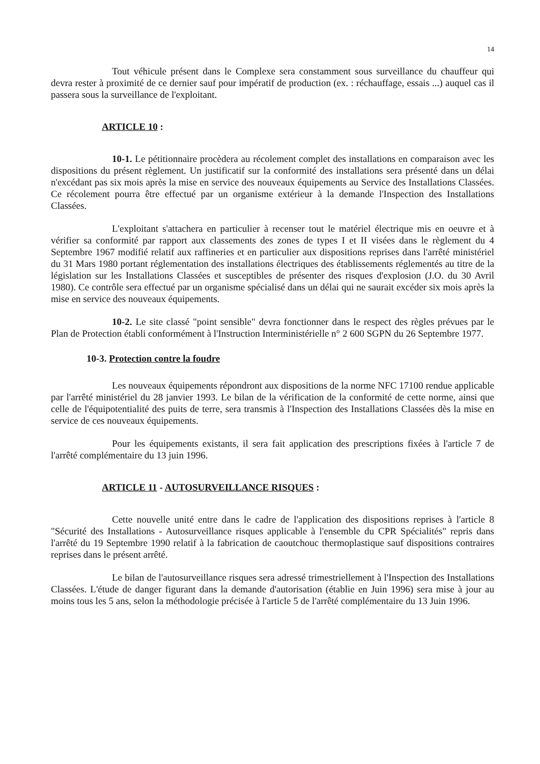14
Tout véhicule présent dans le Complexe sera constamment sous surveillance du chauffeur qui devra rester à proximité de ce dernier sauf pour impératif de production (ex. : réchauffage, essais ...) auquel cas il passera sous la surveillance de l'exploitant.
ARTICLE 10 :
10-1. Le pétitionnaire procèdera au récolement complet des installations en comparaison avec les dispositions du présent règlement. Un justificatif sur la conformité des installations sera présenté dans un délai n'excédant pas six mois après la mise en service des nouveaux équipements au Service des Installations Classées. Ce récolement pourra être effectué par un organisme extérieur à la demande l'Inspection des Installations Classées.
L'exploitant s'attachera en particulier à recenser tout le matériel électrique mis en oeuvre et à vérifier sa conformité par rapport aux classements des zones de types I et II visées dans le règlement du 4 Septembre 1967 modifié relatif aux raffineries et en particulier aux dispositions reprises dans l'arrêté ministériel du 31 Mars 1980 portant réglementation des installations électriques des établissements réglementés au titre de la législation sur les Installations Classées et susceptibles de présenter des risques d'explosion (J.O. du 30 Avril 1980). Ce contrôle sera effectué par un organisme spécialisé dans un délai qui ne saurait excéder six mois après la mise en service des nouveaux équipements.
10-2. Le site classé "point sensible" devra fonctionner dans le respect des règles prévues par le Plan de Protection établi conformément à l'Instruction Interministérielle n° 2 600 SGPN du 26 Septembre 1977.
10-3. Protection contre la foudre
Les nouveaux équipements répondront aux dispositions de la norme NFC 17100 rendue applicable par l'arrêté ministériel du 28 janvier 1993. Le bilan de la vérification de la conformité de cette norme, ainsi que celle de l'équipotentialité des puits de terre, sera transmis à l'Inspection des Installations Classées dès la mise en service de ces nouveaux équipements.
Pour les équipements existants, il sera fait application des prescriptions fixées à l'article 7 de l'arrêté complémentaire du 13 juin 1996.
ARTICLE 11 - AUTOSURVEILLANCE RISQUES :
Cette nouvelle unité entre dans le cadre de l'application des dispositions reprises à l'article 8 "Sécurité des Installations - Autosurveillance risques applicable à l'ensemble du CPR Spécialités" repris dans l'arrêté du 19 Septembre 1990 relatif à la fabrication de caoutchouc thermoplastique sauf dispositions contraires reprises dans le présent arrêté.
Le bilan de l'autosurveillance risques sera adressé trimestriellement à l'Inspection des Installations Classées. L'étude de danger figurant dans la demande d'autorisation (établie en Juin 1996) sera mise à jour au moins tous les 5 ans, selon la méthodologie précisée à l'article 5 de l'arrêté complémentaire du 13 Juin 1996.